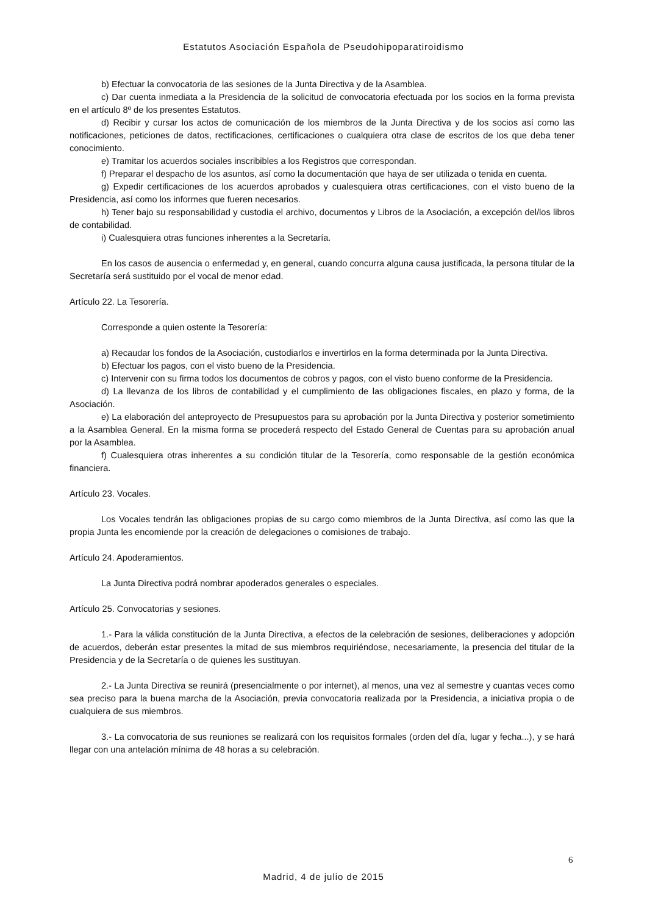Estatutos Asociación Española de Pseudohipoparatiroidismo
b) Efectuar la convocatoria de las sesiones de la Junta Directiva y de la Asamblea.
c) Dar cuenta inmediata a la Presidencia de la solicitud de convocatoria efectuada por los socios en la forma prevista en el artículo 8º de los presentes Estatutos.
d) Recibir y cursar los actos de comunicación de los miembros de la Junta Directiva y de los socios así como las notificaciones, peticiones de datos, rectificaciones, certificaciones o cualquiera otra clase de escritos de los que deba tener conocimiento.
e) Tramitar los acuerdos sociales inscribibles a los Registros que correspondan.
f) Preparar el despacho de los asuntos, así como la documentación que haya de ser utilizada o tenida en cuenta.
g) Expedir certificaciones de los acuerdos aprobados y cualesquiera otras certificaciones, con el visto bueno de la Presidencia, así como los informes que fueren necesarios.
h) Tener bajo su responsabilidad y custodia el archivo, documentos y Libros de la Asociación, a excepción del/los libros de contabilidad.
i) Cualesquiera otras funciones inherentes a la Secretaría.
En los casos de ausencia o enfermedad y, en general, cuando concurra alguna causa justificada, la persona titular de la Secretaría será sustituido por el vocal de menor edad.
Artículo 22. La Tesorería.
Corresponde a quien ostente la Tesorería:
a) Recaudar los fondos de la Asociación, custodiarlos e invertirlos en la forma determinada por la Junta Directiva.
b) Efectuar los pagos, con el visto bueno de la Presidencia.
c) Intervenir con su firma todos los documentos de cobros y pagos, con el visto bueno conforme de la Presidencia.
d) La llevanza de los libros de contabilidad y el cumplimiento de las obligaciones fiscales, en plazo y forma, de la Asociación.
e) La elaboración del anteproyecto de Presupuestos para su aprobación por la Junta Directiva y posterior sometimiento a la Asamblea General. En la misma forma se procederá respecto del Estado General de Cuentas para su aprobación anual por la Asamblea.
f) Cualesquiera otras inherentes a su condición titular de la Tesorería, como responsable de la gestión económica financiera.
Artículo 23. Vocales.
Los Vocales tendrán las obligaciones propias de su cargo como miembros de la Junta Directiva, así como las que la propia Junta les encomiende por la creación de delegaciones o comisiones de trabajo.
Artículo 24. Apoderamientos.
La Junta Directiva podrá nombrar apoderados generales o especiales.
Artículo 25. Convocatorias y sesiones.
1.- Para la válida constitución de la Junta Directiva, a efectos de la celebración de sesiones, deliberaciones y adopción de acuerdos, deberán estar presentes la mitad de sus miembros requiriéndose, necesariamente, la presencia del titular de la Presidencia y de la Secretaría o de quienes les sustituyan.
2.- La Junta Directiva se reunirá (presencialmente o por internet), al menos, una vez al semestre y cuantas veces como sea preciso para la buena marcha de la Asociación, previa convocatoria realizada por la Presidencia, a iniciativa propia o de cualquiera de sus miembros.
3.- La convocatoria de sus reuniones se realizará con los requisitos formales (orden del día, lugar y fecha...), y se hará llegar con una antelación mínima de 48 horas a su celebración.
6
Madrid, 4 de julio de 2015